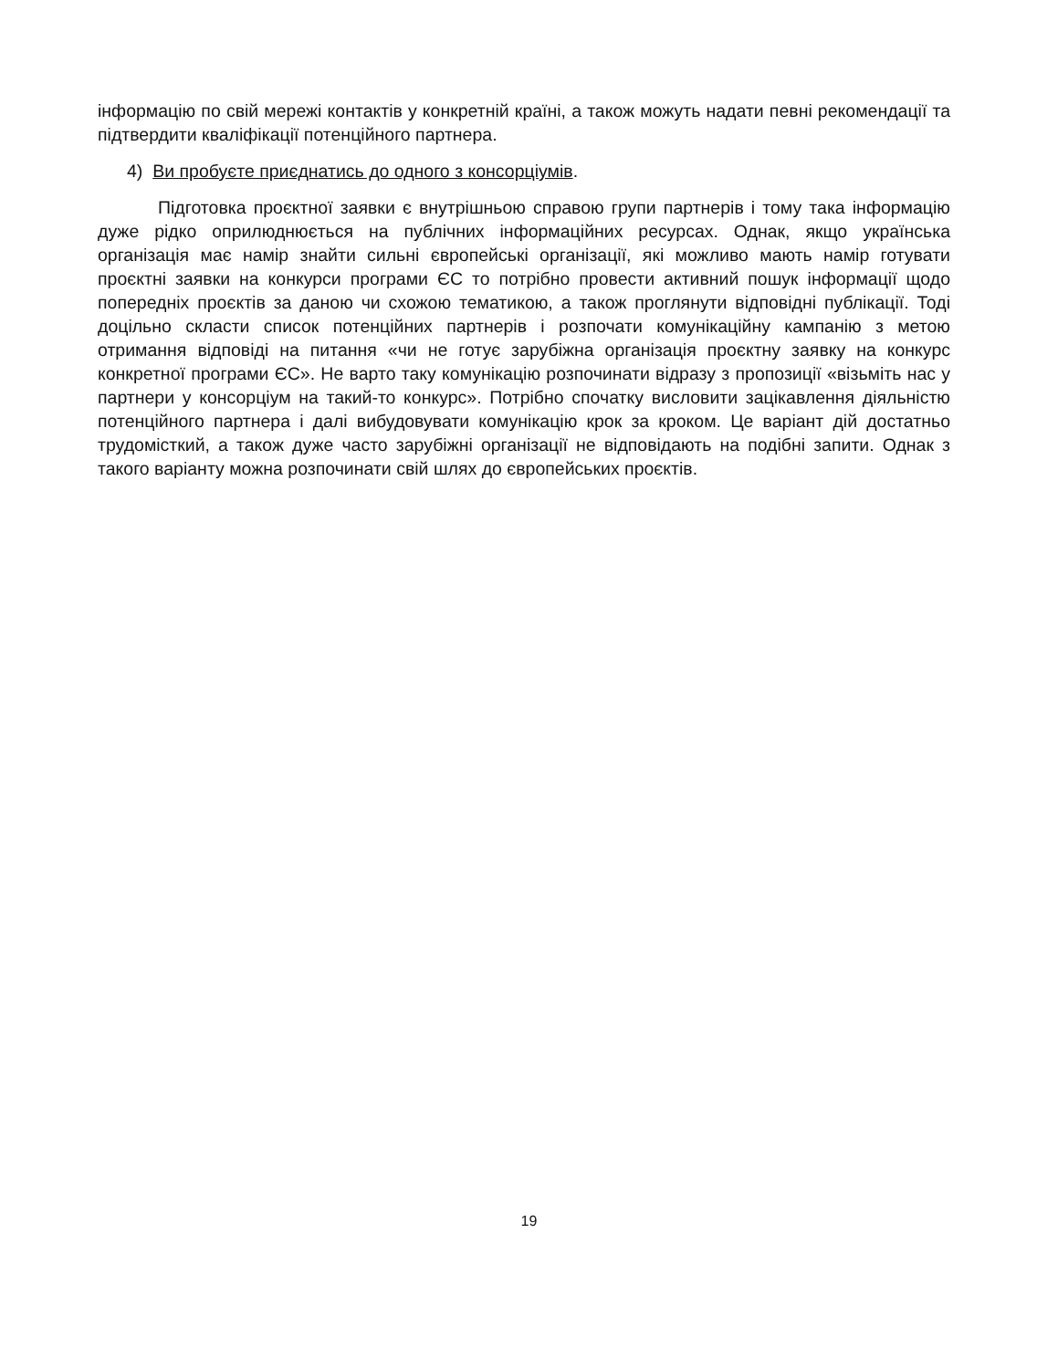інформацію по свій мережі контактів у конкретній країні, а також можуть надати певні рекомендації та підтвердити кваліфікації потенційного партнера.
4) Ви пробуєте приєднатись до одного з консорціумів.
Підготовка проєктної заявки є внутрішньою справою групи партнерів і тому така інформацію дуже рідко оприлюднюється на публічних інформаційних ресурсах. Однак, якщо українська організація має намір знайти сильні європейські організації, які можливо мають намір готувати проєктні заявки на конкурси програми ЄС то потрібно провести активний пошук інформації щодо попередніх проєктів за даною чи схожою тематикою, а також проглянути відповідні публікації. Тоді доцільно скласти список потенційних партнерів і розпочати комунікаційну кампанію з метою отримання відповіді на питання «чи не готує зарубіжна організація проєктну заявку на конкурс конкретної програми ЄС». Не варто таку комунікацію розпочинати відразу з пропозиції «візьміть нас у партнери у консорціум на такий-то конкурс». Потрібно спочатку висловити зацікавлення діяльністю потенційного партнера і далі вибудовувати комунікацію крок за кроком. Це варіант дій достатньо трудомісткий, а також дуже часто зарубіжні організації не відповідають на подібні запити. Однак з такого варіанту можна розпочинати свій шлях до європейських проєктів.
19